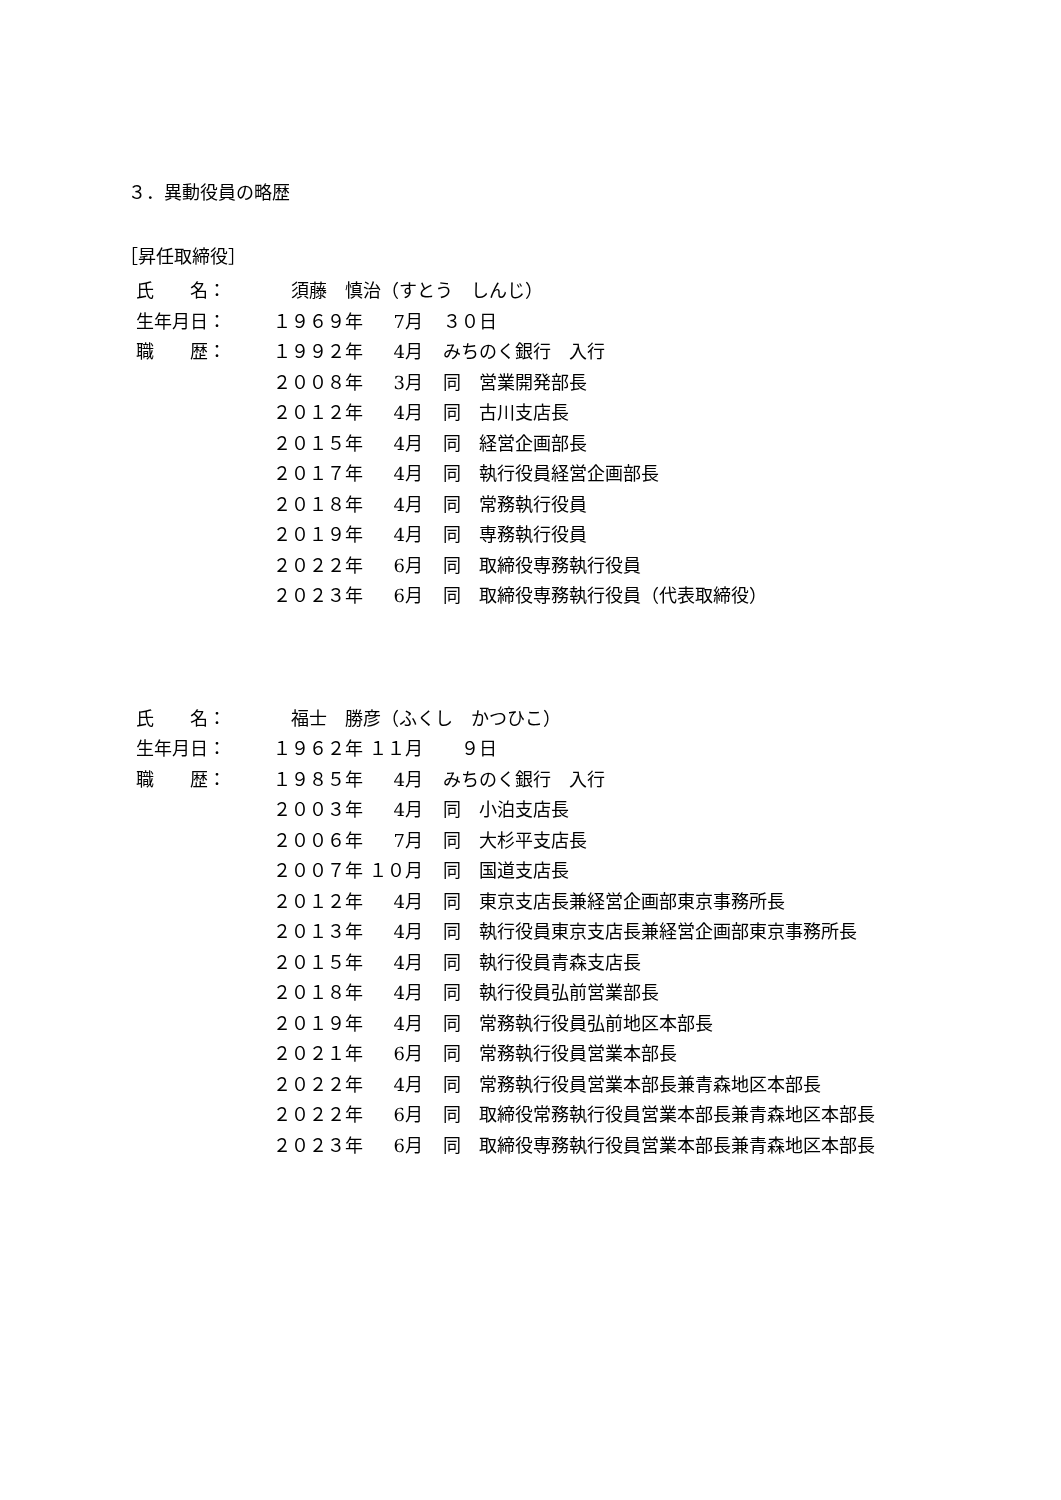３．異動役員の略歴
［昇任取締役］
| 氏 名： | 須藤 慎治（すとう しんじ） | | |
| 生年月日： | １９６９年 | 7月 | ３０日 |
| 職 歴： | １９９２年 | 4月 | みちのく銀行 入行 |
| | ２００８年 | 3月 | 同 営業開発部長 |
| | ２０１２年 | 4月 | 同 古川支店長 |
| | ２０１５年 | 4月 | 同 経営企画部長 |
| | ２０１７年 | 4月 | 同 執行役員経営企画部長 |
| | ２０１８年 | 4月 | 同 常務執行役員 |
| | ２０１９年 | 4月 | 同 専務執行役員 |
| | ２０２２年 | 6月 | 同 取締役専務執行役員 |
| | ２０２３年 | 6月 | 同 取締役専務執行役員（代表取締役） |
| 氏 名： | 福士 勝彦（ふくし かつひこ） | | |
| 生年月日： | １９６２年 | １１月 | ９日 |
| 職 歴： | １９８５年 | 4月 | みちのく銀行 入行 |
| | ２００３年 | 4月 | 同 小泊支店長 |
| | ２００６年 | 7月 | 同 大杉平支店長 |
| | ２００７年 | １０月 | 同 国道支店長 |
| | ２０１２年 | 4月 | 同 東京支店長兼経営企画部東京事務所長 |
| | ２０１３年 | 4月 | 同 執行役員東京支店長兼経営企画部東京事務所長 |
| | ２０１５年 | 4月 | 同 執行役員青森支店長 |
| | ２０１８年 | 4月 | 同 執行役員弘前営業部長 |
| | ２０１９年 | 4月 | 同 常務執行役員弘前地区本部長 |
| | ２０２１年 | 6月 | 同 常務執行役員営業本部長 |
| | ２０２２年 | 4月 | 同 常務執行役員営業本部長兼青森地区本部長 |
| | ２０２２年 | 6月 | 同 取締役常務執行役員営業本部長兼青森地区本部長 |
| | ２０２３年 | 6月 | 同 取締役専務執行役員営業本部長兼青森地区本部長 |